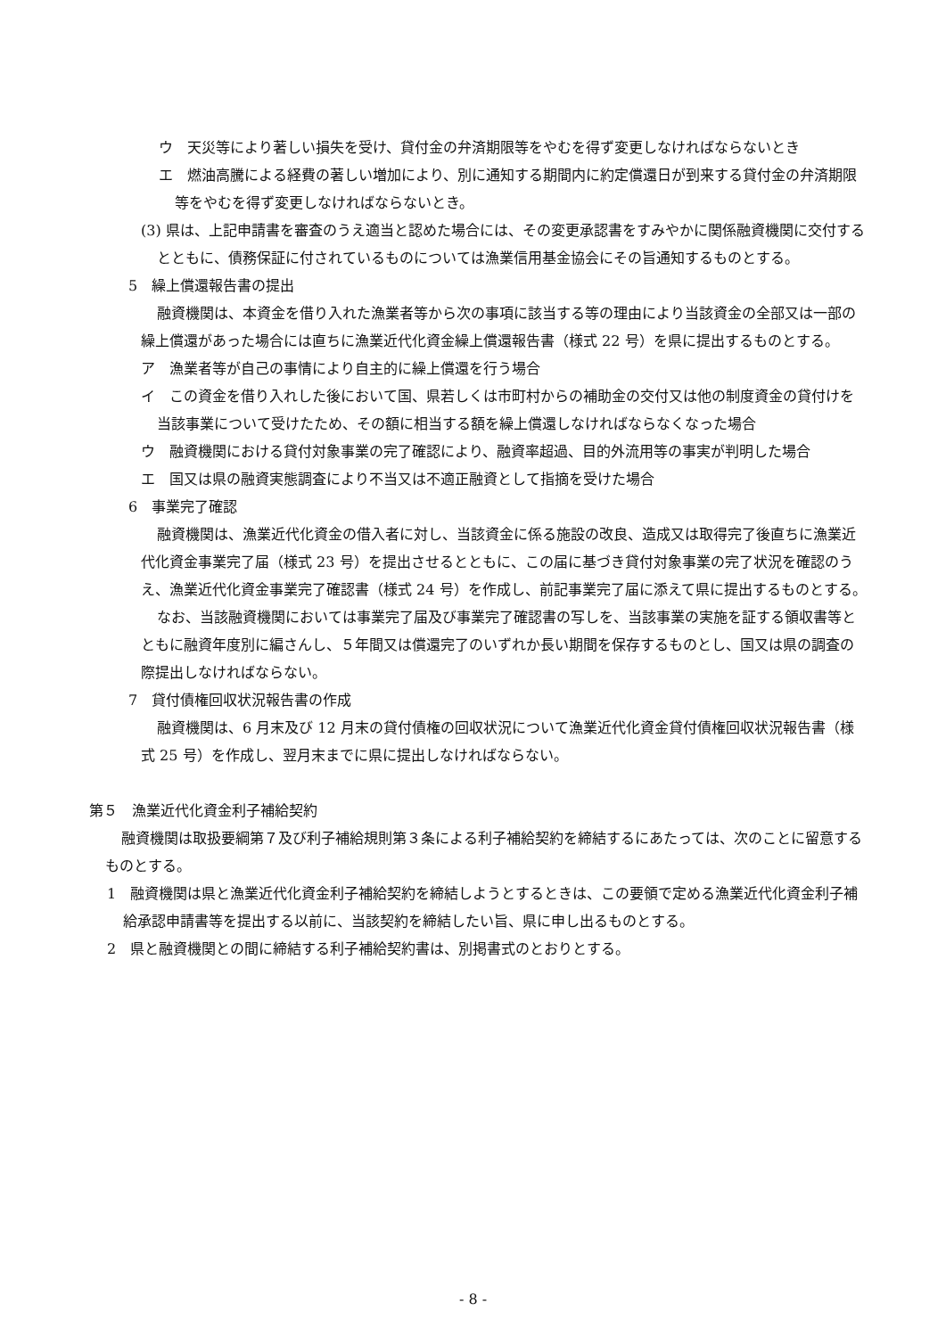ウ　天災等により著しい損失を受け、貸付金の弁済期限等をやむを得ず変更しなければならないとき
エ　燃油高騰による経費の著しい増加により、別に通知する期間内に約定償還日が到来する貸付金の弁済期限等をやむを得ず変更しなければならないとき。
(3) 県は、上記申請書を審査のうえ適当と認めた場合には、その変更承認書をすみやかに関係融資機関に交付するとともに、債務保証に付されているものについては漁業信用基金協会にその旨通知するものとする。
5　繰上償還報告書の提出
融資機関は、本資金を借り入れた漁業者等から次の事項に該当する等の理由により当該資金の全部又は一部の繰上償還があった場合には直ちに漁業近代化資金繰上償還報告書（様式 22 号）を県に提出するものとする。
ア　漁業者等が自己の事情により自主的に繰上償還を行う場合
イ　この資金を借り入れした後において国、県若しくは市町村からの補助金の交付又は他の制度資金の貸付けを当該事業について受けたため、その額に相当する額を繰上償還しなければならなくなった場合
ウ　融資機関における貸付対象事業の完了確認により、融資率超過、目的外流用等の事実が判明した場合
エ　国又は県の融資実態調査により不当又は不適正融資として指摘を受けた場合
6　事業完了確認
融資機関は、漁業近代化資金の借入者に対し、当該資金に係る施設の改良、造成又は取得完了後直ちに漁業近代化資金事業完了届（様式 23 号）を提出させるとともに、この届に基づき貸付対象事業の完了状況を確認のうえ、漁業近代化資金事業完了確認書（様式 24 号）を作成し、前記事業完了届に添えて県に提出するものとする。
なお、当該融資機関においては事業完了届及び事業完了確認書の写しを、当該事業の実施を証する領収書等とともに融資年度別に編さんし、５年間又は償還完了のいずれか長い期間を保存するものとし、国又は県の調査の際提出しなければならない。
7　貸付債権回収状況報告書の作成
融資機関は、6 月末及び 12 月末の貸付債権の回収状況について漁業近代化資金貸付債権回収状況報告書（様式 25 号）を作成し、翌月末までに県に提出しなければならない。
第５　漁業近代化資金利子補給契約
融資機関は取扱要綱第７及び利子補給規則第３条による利子補給契約を締結するにあたっては、次のことに留意するものとする。
1　融資機関は県と漁業近代化資金利子補給契約を締結しようとするときは、この要領で定める漁業近代化資金利子補給承認申請書等を提出する以前に、当該契約を締結したい旨、県に申し出るものとする。
2　県と融資機関との間に締結する利子補給契約書は、別掲書式のとおりとする。
- 8 -